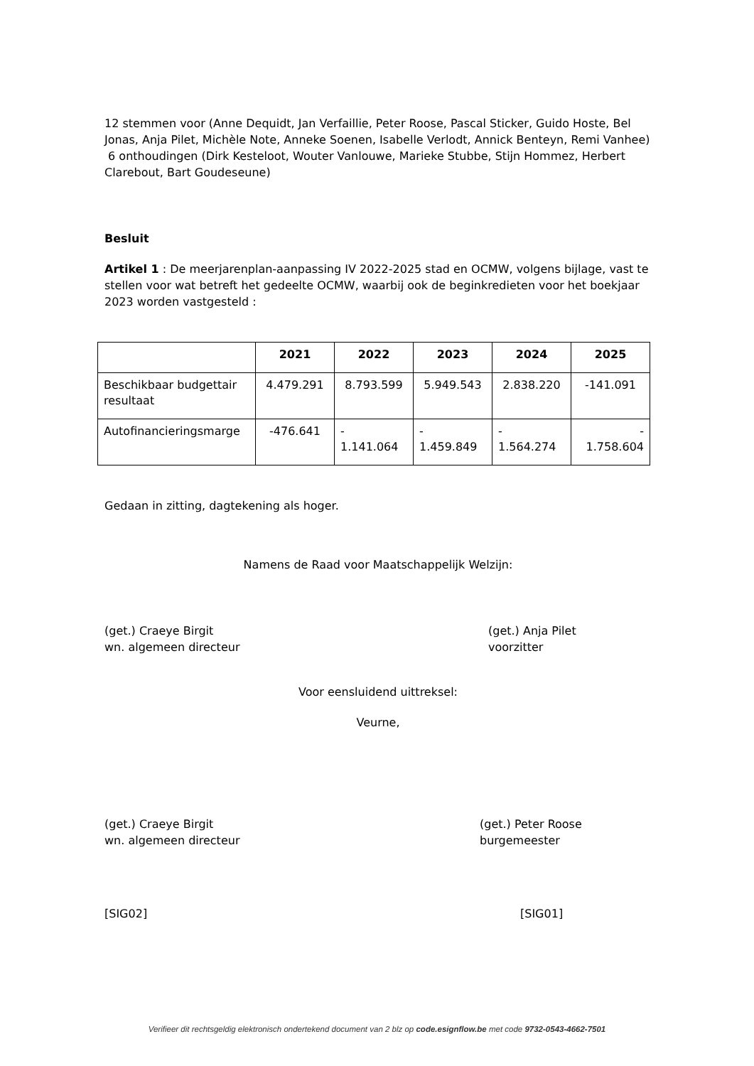12 stemmen voor (Anne Dequidt, Jan Verfaillie, Peter Roose, Pascal Sticker, Guido Hoste, Bel Jonas, Anja Pilet, Michèle Note, Anneke Soenen, Isabelle Verlodt, Annick Benteyn, Remi Vanhee)
6 onthoudingen (Dirk Kesteloot, Wouter Vanlouwe, Marieke Stubbe, Stijn Hommez, Herbert Clarebout, Bart Goudeseune)
Besluit
Artikel 1 : De meerjarenplan-aanpassing IV 2022-2025 stad en OCMW, volgens bijlage, vast te stellen voor wat betreft het gedeelte OCMW, waarbij ook de beginkredieten voor het boekjaar 2023 worden vastgesteld :
| | 2021 | 2022 | 2023 | 2024 | 2025 |
| --- | --- | --- | --- | --- | --- |
| Beschikbaar budgettair resultaat | 4.479.291 | 8.793.599 | 5.949.543 | 2.838.220 | -141.091 |
| Autofinancieringsmarge | -476.641 | - 1.141.064 | - 1.459.849 | - 1.564.274 | - 1.758.604 |
Gedaan in zitting, dagtekening als hoger.
Namens de Raad voor Maatschappelijk Welzijn:
(get.) Craeye Birgit
wn. algemeen directeur
(get.) Anja Pilet
voorzitter
Voor eensluidend uittreksel:
Veurne,
(get.) Craeye Birgit
wn. algemeen directeur
(get.) Peter Roose
burgemeester
[SIG02] [SIG01]
Verifieer dit rechtsgeldig elektronisch ondertekend document van 2 blz op code.esignflow.be met code 9732-0543-4662-7501